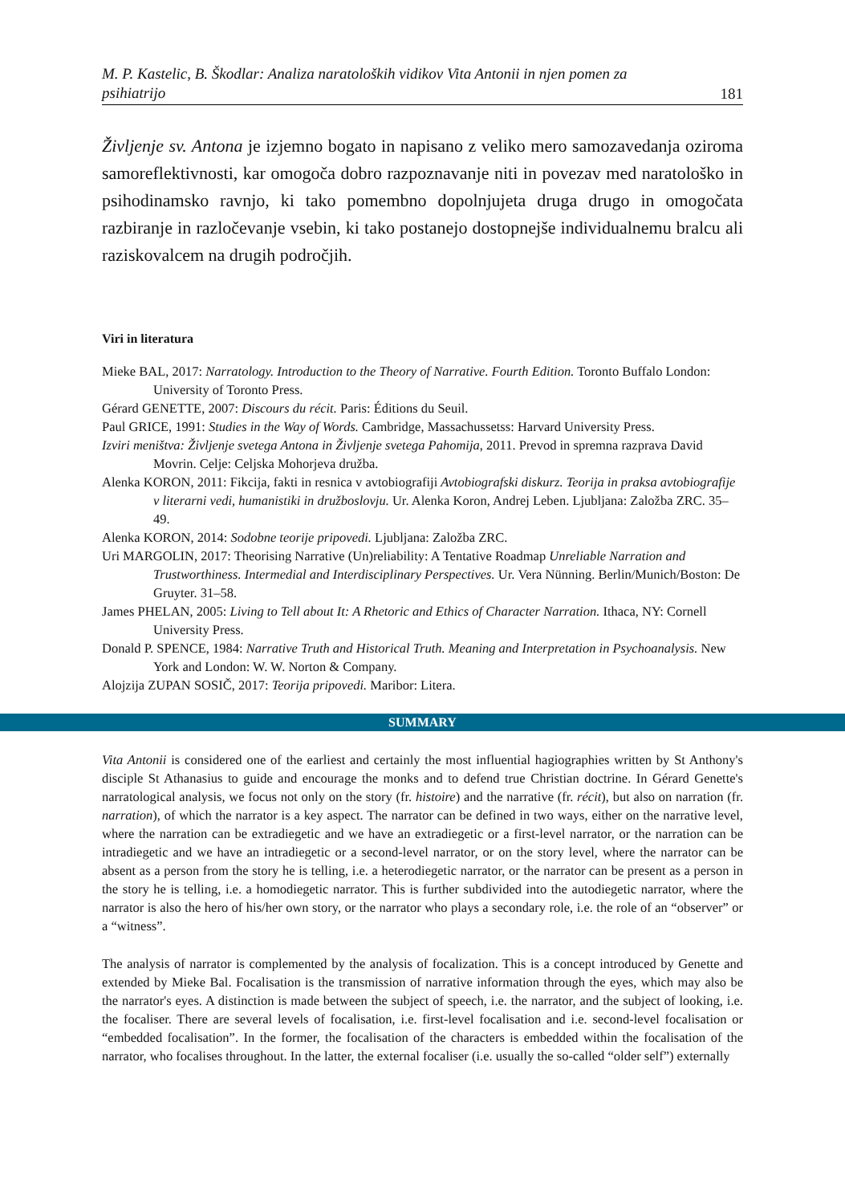M. P. Kastelic, B. Škodlar: Analiza naratoloških vidikov Vita Antonii in njen pomen za psihiatrijo 181
Življenje sv. Antona je izjemno bogato in napisano z veliko mero samozavedanja oziroma samoreflektivnosti, kar omogoča dobro razpoznavanje niti in povezav med naratološko in psihodinamsko ravnjo, ki tako pomembno dopolnjujeta druga drugo in omogočata razbiranje in razločevanje vsebin, ki tako postanejo dostopnejše individualnemu bralcu ali raziskovalcem na drugih področjih.
Viri in literatura
Mieke BAL, 2017: Narratology. Introduction to the Theory of Narrative. Fourth Edition. Toronto Buffalo London: University of Toronto Press.
Gérard GENETTE, 2007: Discours du récit. Paris: Éditions du Seuil.
Paul GRICE, 1991: Studies in the Way of Words. Cambridge, Massachussetss: Harvard University Press.
Izviri meništva: Življenje svetega Antona in Življenje svetega Pahomija, 2011. Prevod in spremna razprava David Movrin. Celje: Celjska Mohorjeva družba.
Alenka KORON, 2011: Fikcija, fakti in resnica v avtobiografiji Avtobiografski diskurz. Teorija in praksa avtobiografije v literarni vedi, humanistiki in družboslovju. Ur. Alenka Koron, Andrej Leben. Ljubljana: Založba ZRC. 35–49.
Alenka KORON, 2014: Sodobne teorije pripovedi. Ljubljana: Založba ZRC.
Uri MARGOLIN, 2017: Theorising Narrative (Un)reliability: A Tentative Roadmap Unreliable Narration and Trustworthiness. Intermedial and Interdisciplinary Perspectives. Ur. Vera Nünning. Berlin/Munich/Boston: De Gruyter. 31–58.
James PHELAN, 2005: Living to Tell about It: A Rhetoric and Ethics of Character Narration. Ithaca, NY: Cornell University Press.
Donald P. SPENCE, 1984: Narrative Truth and Historical Truth. Meaning and Interpretation in Psychoanalysis. New York and London: W. W. Norton & Company.
Alojzija ZUPAN SOSIČ, 2017: Teorija pripovedi. Maribor: Litera.
SUMMARY
Vita Antonii is considered one of the earliest and certainly the most influential hagiographies written by St Anthony's disciple St Athanasius to guide and encourage the monks and to defend true Christian doctrine. In Gérard Genette's narratological analysis, we focus not only on the story (fr. histoire) and the narrative (fr. récit), but also on narration (fr. narration), of which the narrator is a key aspect. The narrator can be defined in two ways, either on the narrative level, where the narration can be extradiegetic and we have an extradiegetic or a first-level narrator, or the narration can be intradiegetic and we have an intradiegetic or a second-level narrator, or on the story level, where the narrator can be absent as a person from the story he is telling, i.e. a heterodiegetic narrator, or the narrator can be present as a person in the story he is telling, i.e. a homodiegetic narrator. This is further subdivided into the autodiegetic narrator, where the narrator is also the hero of his/her own story, or the narrator who plays a secondary role, i.e. the role of an “observer” or a “witness”.
The analysis of narrator is complemented by the analysis of focalization. This is a concept introduced by Genette and extended by Mieke Bal. Focalisation is the transmission of narrative information through the eyes, which may also be the narrator's eyes. A distinction is made between the subject of speech, i.e. the narrator, and the subject of looking, i.e. the focaliser. There are several levels of focalisation, i.e. first-level focalisation and i.e. second-level focalisation or “embedded focalisation”. In the former, the focalisation of the characters is embedded within the focalisation of the narrator, who focalises throughout. In the latter, the external focaliser (i.e. usually the so-called “older self”) externally